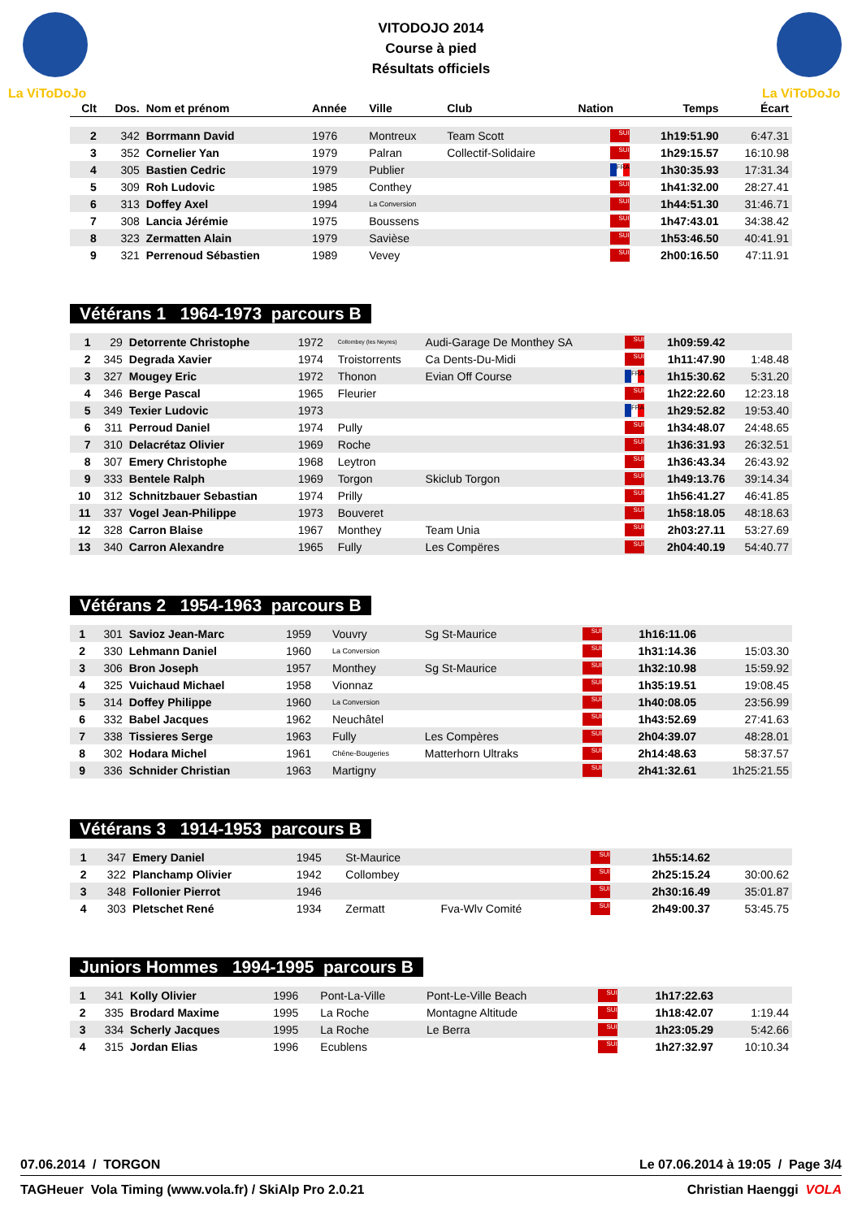La ViToDoJo
La ViToDoJo
VITODOJO 2014
Course à pied
Résultats officiels
| Clt | Dos. | Nom et prénom | Année | Ville | Club | Nation | Temps | Écart |
| --- | --- | --- | --- | --- | --- | --- | --- | --- |
| 2 | 342 | Borrmann David | 1976 | Montreux | Team Scott | SUI | 1h19:51.90 | 6:47.31 |
| 3 | 352 | Cornelier Yan | 1979 | Palran | Collectif-Solidaire | SUI | 1h29:15.57 | 16:10.98 |
| 4 | 305 | Bastien Cedric | 1979 | Publier | | FRA | 1h30:35.93 | 17:31.34 |
| 5 | 309 | Roh Ludovic | 1985 | Conthey | | SUI | 1h41:32.00 | 28:27.41 |
| 6 | 313 | Doffey Axel | 1994 | La Conversion | | SUI | 1h44:51.30 | 31:46.71 |
| 7 | 308 | Lancia Jérémie | 1975 | Boussens | | SUI | 1h47:43.01 | 34:38.42 |
| 8 | 323 | Zermatten Alain | 1979 | Savièse | | SUI | 1h53:46.50 | 40:41.91 |
| 9 | 321 | Perrenoud Sébastien | 1989 | Vevey | | SUI | 2h00:16.50 | 47:11.91 |
Vétérans 1 1964-1973 parcours B
| 1 | 29 | Detorrente Christophe | 1972 | Collombey (les Neyres) | Audi-Garage De Monthey SA | SUI | 1h09:59.42 | |
| 2 | 345 | Degrada Xavier | 1974 | Troistorrents | Ca Dents-Du-Midi | SUI | 1h11:47.90 | 1:48.48 |
| 3 | 327 | Mougey Eric | 1972 | Thonon | Evian Off Course | FRA | 1h15:30.62 | 5:31.20 |
| 4 | 346 | Berge Pascal | 1965 | Fleurier | | SUI | 1h22:22.60 | 12:23.18 |
| 5 | 349 | Texier Ludovic | 1973 | | | FRA | 1h29:52.82 | 19:53.40 |
| 6 | 311 | Perroud Daniel | 1974 | Pully | | SUI | 1h34:48.07 | 24:48.65 |
| 7 | 310 | Delacrétaz Olivier | 1969 | Roche | | SUI | 1h36:31.93 | 26:32.51 |
| 8 | 307 | Emery Christophe | 1968 | Leytron | | SUI | 1h36:43.34 | 26:43.92 |
| 9 | 333 | Bentele Ralph | 1969 | Torgon | Skiclub Torgon | SUI | 1h49:13.76 | 39:14.34 |
| 10 | 312 | Schnitzbauer Sebastian | 1974 | Prilly | | SUI | 1h56:41.27 | 46:41.85 |
| 11 | 337 | Vogel Jean-Philippe | 1973 | Bouveret | | SUI | 1h58:18.05 | 48:18.63 |
| 12 | 328 | Carron Blaise | 1967 | Monthey | Team Unia | SUI | 2h03:27.11 | 53:27.69 |
| 13 | 340 | Carron Alexandre | 1965 | Fully | Les Compëres | SUI | 2h04:40.19 | 54:40.77 |
Vétérans 2 1954-1963 parcours B
| 1 | 301 | Savioz Jean-Marc | 1959 | Vouvry | Sg St-Maurice | SUI | 1h16:11.06 | |
| 2 | 330 | Lehmann Daniel | 1960 | La Conversion | | SUI | 1h31:14.36 | 15:03.30 |
| 3 | 306 | Bron Joseph | 1957 | Monthey | Sg St-Maurice | SUI | 1h32:10.98 | 15:59.92 |
| 4 | 325 | Vuichaud Michael | 1958 | Vionnaz | | SUI | 1h35:19.51 | 19:08.45 |
| 5 | 314 | Doffey Philippe | 1960 | La Conversion | | SUI | 1h40:08.05 | 23:56.99 |
| 6 | 332 | Babel Jacques | 1962 | Neuchâtel | | SUI | 1h43:52.69 | 27:41.63 |
| 7 | 338 | Tissieres Serge | 1963 | Fully | Les Compères | SUI | 2h04:39.07 | 48:28.01 |
| 8 | 302 | Hodara Michel | 1961 | Chêne-Bougeries | Matterhorn Ultraks | SUI | 2h14:48.63 | 58:37.57 |
| 9 | 336 | Schnider Christian | 1963 | Martigny | | SUI | 2h41:32.61 | 1h25:21.55 |
Vétérans 3 1914-1953 parcours B
| 1 | 347 | Emery Daniel | 1945 | St-Maurice | | SUI | 1h55:14.62 | |
| 2 | 322 | Planchamp Olivier | 1942 | Collombey | | SUI | 2h25:15.24 | 30:00.62 |
| 3 | 348 | Follonier Pierrot | 1946 | | | SUI | 2h30:16.49 | 35:01.87 |
| 4 | 303 | Pletschet René | 1934 | Zermatt | Fva-Wlv Comité | SUI | 2h49:00.37 | 53:45.75 |
Juniors Hommes 1994-1995 parcours B
| 1 | 341 | Kolly Olivier | 1996 | Pont-La-Ville | Pont-Le-Ville Beach | SUI | 1h17:22.63 | |
| 2 | 335 | Brodard Maxime | 1995 | La Roche | Montagne Altitude | SUI | 1h18:42.07 | 1:19.44 |
| 3 | 334 | Scherly Jacques | 1995 | La Roche | Le Berra | SUI | 1h23:05.29 | 5:42.66 |
| 4 | 315 | Jordan Elias | 1996 | Ecublens | | SUI | 1h27:32.97 | 10:10.34 |
07.06.2014 / TORGON Le 07.06.2014 à 19:05 / Page 3/4
TAGHeuer Vola Timing (www.vola.fr) / SkiAlp Pro 2.0.21 Christian Haenggi VOLA